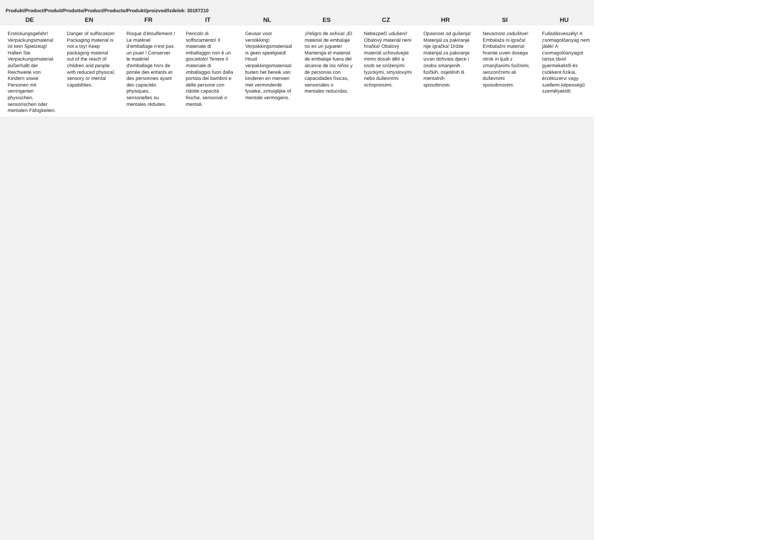Produkt/Product/Produit/Prodotto/Product/Producto/Produkt/proizvod/Izdelek: 30187210
| DE | EN | FR | IT | NL | ES | CZ | HR | SI | HU |
| --- | --- | --- | --- | --- | --- | --- | --- | --- | --- |
| Erstickungsgefahr! Verpackungsmaterial ist kein Spielzeug! Halten Sie Verpackungsmaterial außerhalb der Reichweite von Kindern sowie Personen mit verringerten physischen, sensorischen oder mentalen Fähigkeiten. | Danger of suffocation! Packaging material is not a toy! Keep packaging material out of the reach of children and people with reduced physical, sensory or mental capabilities. | Risque d'étouffement ! Le matériel d’emballage n’est pas un jouet ! Conserver le matériel d'emballage hors de portée des enfants et des personnes ayant des capacités physiques, sensorielles ou mentales réduites. | Pericolo di soffocamento! Il materiale di imballaggio non è un giocattolo! Tenere il materiale di imballaggio fuori dalla portata dei bambini e delle persone con ridotte capacità fisiche, sensoriali o mentali. | Gevaar voor verstikking! Verpakkingsmateriaal is geen speelgoed! Houd verpakkingsmateriaal buiten het bereik van kinderen en mensen met verminderde fysieke, zintuiglijke of mentale vermogens. | ¡Peligro de asfixia! ¡El material de embalaje no es un juguete! Mantenga el material de embalaje fuera del alcance de los niños y de personas con capacidades físicas, sensoriales o mentales reducidas. | Nebezpečí udušení! Obalový materiál není hračka! Obalový materiál uchovávejte mimo dosah dětí a osob se sníženými fyzickými, smyslovými nebo duševními schopnostmi. | Opasnost od gušenja! Materijal za pakiranje nije igračka! Držite materijal za pakiranje izvan dohvata djece i osoba smanjenih fizičkih, osjetilnih ili mentalnih sposobnosti. | Nevarnost zadušitve! Embalaža ni igrača! Embalažni material hranite izven dosega otrok in ljudi z zmanjšanimi fizičnimi, senzoričnimi ali duševnimi sposobnostmi. | Fulladásveszély! A csomagolóanyag nem játék! A csomagolóanyagot tartsa távol gyermekektől és csökkent fizikai, érzékszervi vagy szellemi képességű személyektől. |